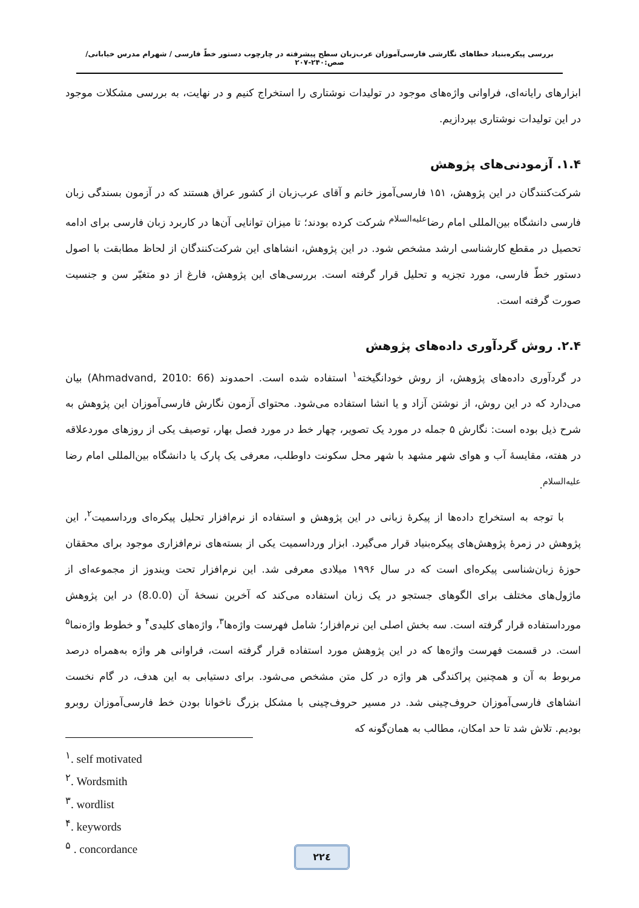بررسی پیکره‌بنیاد خطاهای نگارشی فارسی‌آموزان عرب‌زبان سطح پیشرفته در چارچوب دستور خطّ فارسی / شهرام مدرس خیابانی/ صص:۲۴۰-۲۰۷
ابزارهای رایانه‌ای، فراوانی واژه‌های موجود در تولیدات نوشتاری را استخراج کنیم و در نهایت، به بررسی مشکلات موجود در این تولیدات نوشتاری بپردازیم.
۱.۴. آزمودنی‌های پژوهش
شرکت‌کنندگان در این پژوهش، ۱۵۱ فارسی‌آموز خانم و آقای عرب‌زبان از کشور عراق هستند که در آزمون بسندگی زبان فارسی دانشگاه بین‌المللی امام رضا<sup>علیه‌السلام</sup> شرکت کرده بودند؛ تا میزان توانایی آن‌ها در کاربرد زبان فارسی برای ادامه تحصیل در مقطع کارشناسی ارشد مشخص شود. در این پژوهش، انشاهای این شرکت‌کنندگان از لحاظ مطابقت با اصول دستور خطّ فارسی، مورد تجزیه و تحلیل قرار گرفته است. بررسی‌های این پژوهش، فارغ از دو متغیّر سن و جنسیت صورت گرفته است.
۲.۴. روش گردآوری داده‌های پژوهش
در گردآوری داده‌های پژوهش، از روش خودانگیخته<sup>۱</sup> استفاده شده است. احمدوند (Ahmadvand, 2010: 66) بیان می‌دارد که در این روش، از نوشتن آزاد و یا انشا استفاده می‌شود. محتوای آزمون نگارش فارسی‌آموزان این پژوهش به شرح ذیل بوده است: نگارش ۵ جمله در مورد یک تصویر، چهار خط در مورد فصل بهار، توصیف یکی از روزهای موردعلاقه در هفته، مقایسهٔ آب و هوای شهر مشهد با شهر محل سکونت داوطلب، معرفی یک پارک یا دانشگاه بین‌المللی امام رضا <sup>علیه‌السلام</sup>.
با توجه به استخراج داده‌ها از پیکرهٔ زبانی در این پژوهش و استفاده از نرم‌افزار تحلیل پیکره‌ای ورداسمیت<sup>۲</sup>، این پژوهش در زمرهٔ پژوهش‌های پیکره‌بنیاد قرار می‌گیرد. ابزار ورداسمیت یکی از بسته‌های نرم‌افزاری موجود برای محققان حوزهٔ زبان‌شناسی پیکره‌ای است که در سال ۱۹۹۶ میلادی معرفی شد. این نرم‌افزار تحت ویندوز از مجموعه‌ای از ماژول‌های مختلف برای الگوهای جستجو در یک زبان استفاده می‌کند که آخرین نسخهٔ آن (8.0.0) در این پژوهش مورداستفاده قرار گرفته است. سه بخش اصلی این نرم‌افزار؛ شامل فهرست واژه‌ها<sup>۳</sup>، واژه‌های کلیدی<sup>۴</sup> و خطوط واژه‌نما<sup>۵</sup> است. در قسمت فهرست واژه‌ها که در این پژوهش مورد استفاده قرار گرفته است، فراوانی هر واژه به‌همراه درصد مربوط به آن و همچنین پراکندگی هر واژه در کل متن مشخص می‌شود. برای دستیابی به این هدف، در گام نخست انشاهای فارسی‌آموزان حروف‌چینی شد. در مسیر حروف‌چینی با مشکل بزرگ ناخوانا بودن خط فارسی‌آموزان روبرو بودیم. تلاش شد تا حد امکان، مطالب به همان‌گونه که
<sup>۱</sup>. self motivated
<sup>۲</sup>. Wordsmith
<sup>۳</sup>. wordlist
<sup>۴</sup>. keywords
<sup>۵</sup> . concordance
۲۲٤